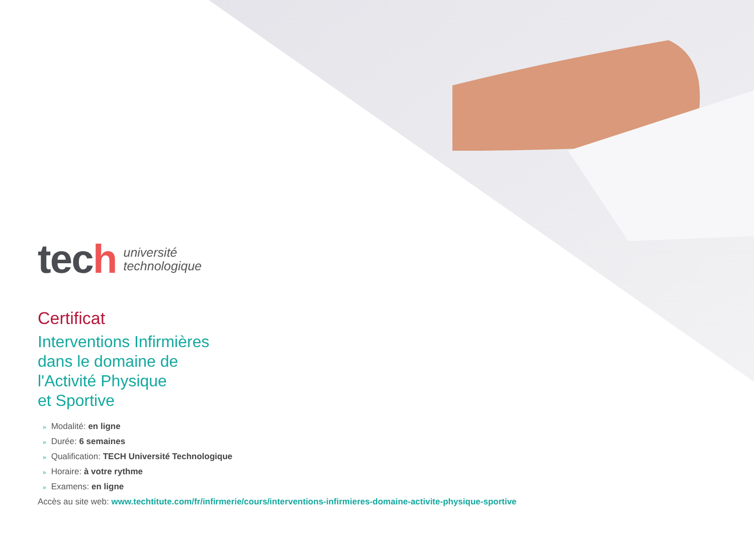tech
université
technologique
Certificat
Interventions Infirmières
dans le domaine de
l'Activité Physique
et Sportive
» Modalité: en ligne
» Durée: 6 semaines
» Qualification: TECH Université Technologique
» Horaire: à votre rythme
» Examens: en ligne
Accès au site web: www.techtitute.com/fr/infirmerie/cours/interventions-infirmieres-domaine-activite-physique-sportive